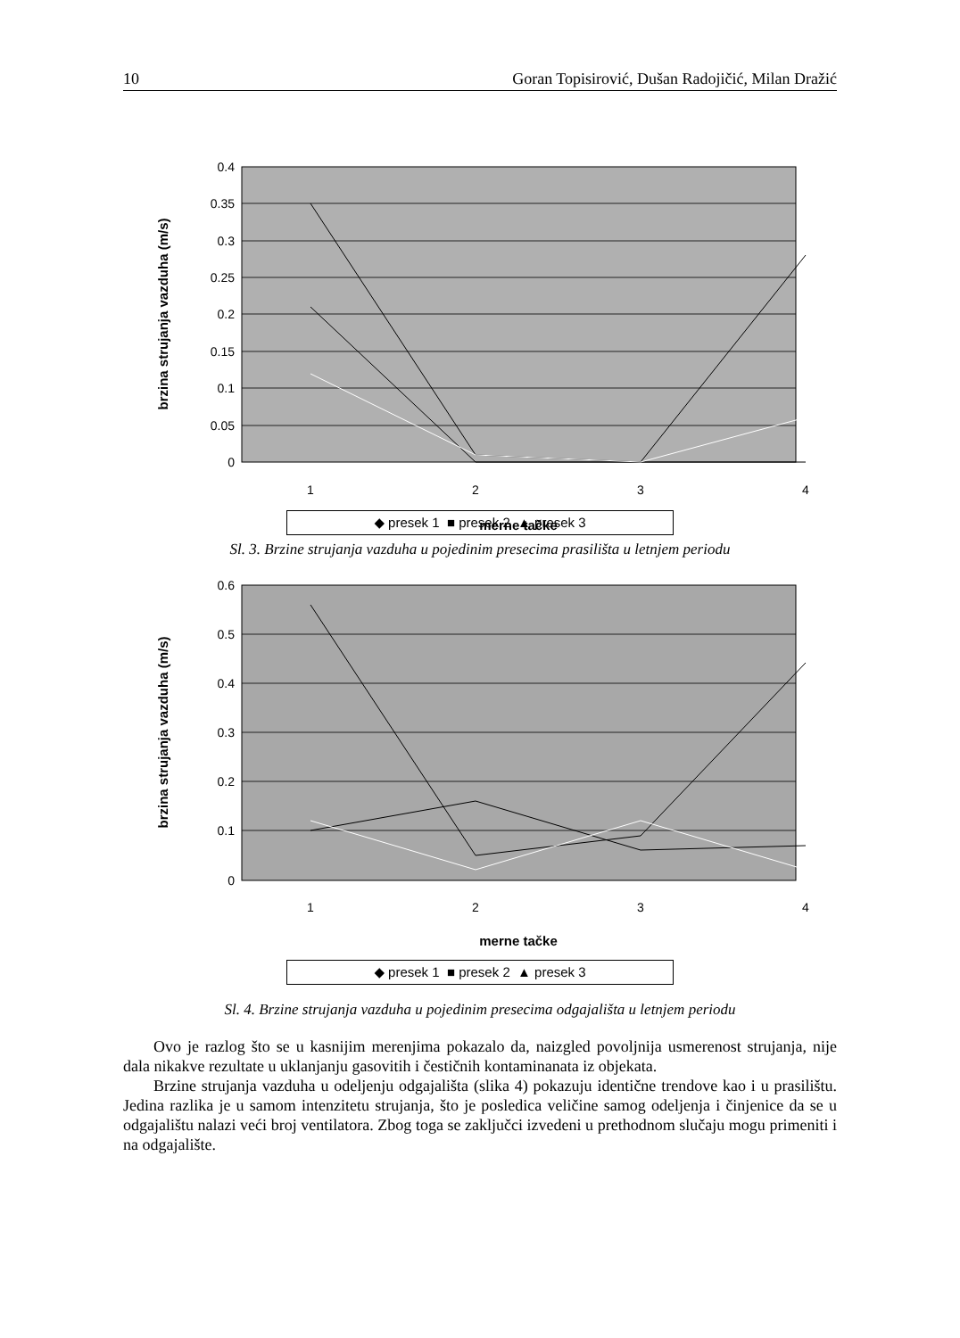10 Goran Topisirović, Dušan Radojičić, Milan Dražić
0.4
0.35
0.3
0.25
0.2
0.15
0.1
0.05
0
1
2
3
4
merne tačke
brzina strujanja vazduha (m/s)
◆ presek 1 ■ presek 2 ▲ presek 3
Sl. 3. Brzine strujanja vazduha u pojedinim presecima prasilišta u letnjem periodu
0.6
0.5
0.4
0.3
0.2
0.1
0
1
2
3
4
merne tačke
brzina strujanja vazduha (m/s)
◆ presek 1 ■ presek 2 ▲ presek 3
Sl. 4. Brzine strujanja vazduha u pojedinim presecima odgajališta u letnjem periodu
Ovo je razlog što se u kasnijim merenjima pokazalo da, naizgled povoljnija usmerenost strujanja, nije dala nikakve rezultate u uklanjanju gasovitih i čestičnih kontaminanata iz objekata.
Brzine strujanja vazduha u odeljenju odgajališta (slika 4) pokazuju identične trendove kao i u prasilištu. Jedina razlika je u samom intenzitetu strujanja, što je posledica veličine samog odeljenja i činjenice da se u odgajalištu nalazi veći broj ventilatora. Zbog toga se zaključci izvedeni u prethodnom slučaju mogu primeniti i na odgajalište.